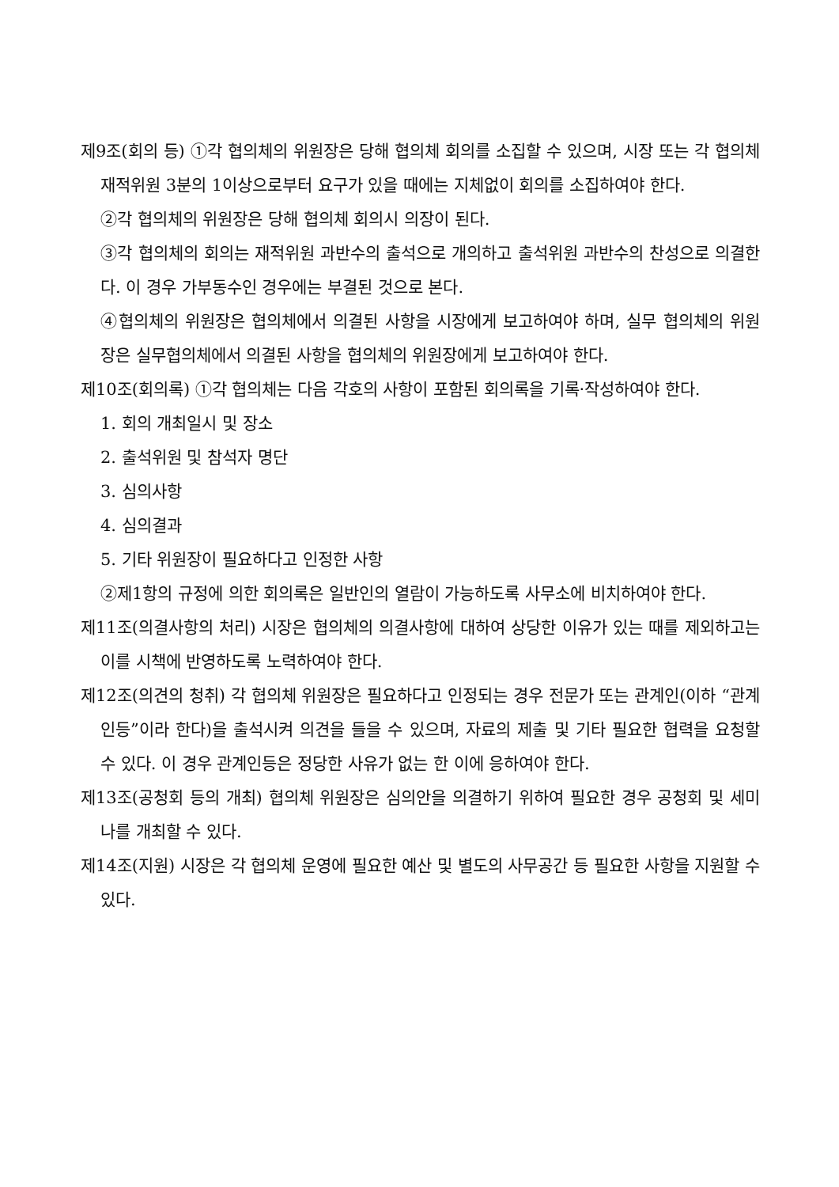제9조(회의 등) ①각 협의체의 위원장은 당해 협의체 회의를 소집할 수 있으며, 시장 또는 각 협의체 재적위원 3분의 1이상으로부터 요구가 있을 때에는 지체없이 회의를 소집하여야 한다.
②각 협의체의 위원장은 당해 협의체 회의시 의장이 된다.
③각 협의체의 회의는 재적위원 과반수의 출석으로 개의하고 출석위원 과반수의 찬성으로 의결한다. 이 경우 가부동수인 경우에는 부결된 것으로 본다.
④협의체의 위원장은 협의체에서 의결된 사항을 시장에게 보고하여야 하며, 실무 협의체의 위원장은 실무협의체에서 의결된 사항을 협의체의 위원장에게 보고하여야 한다.
제10조(회의록) ①각 협의체는 다음 각호의 사항이 포함된 회의록을 기록·작성하여야 한다.
1. 회의 개최일시 및 장소
2. 출석위원 및 참석자 명단
3. 심의사항
4. 심의결과
5. 기타 위원장이 필요하다고 인정한 사항
②제1항의 규정에 의한 회의록은 일반인의 열람이 가능하도록 사무소에 비치하여야 한다.
제11조(의결사항의 처리) 시장은 협의체의 의결사항에 대하여 상당한 이유가 있는 때를 제외하고는 이를 시책에 반영하도록 노력하여야 한다.
제12조(의견의 청취) 각 협의체 위원장은 필요하다고 인정되는 경우 전문가 또는 관계인(이하 “관계인등”이라 한다)을 출석시켜 의견을 들을 수 있으며, 자료의 제출 및 기타 필요한 협력을 요청할 수 있다. 이 경우 관계인등은 정당한 사유가 없는 한 이에 응하여야 한다.
제13조(공청회 등의 개최) 협의체 위원장은 심의안을 의결하기 위하여 필요한 경우 공청회 및 세미나를 개최할 수 있다.
제14조(지원) 시장은 각 협의체 운영에 필요한 예산 및 별도의 사무공간 등 필요한 사항을 지원할 수 있다.